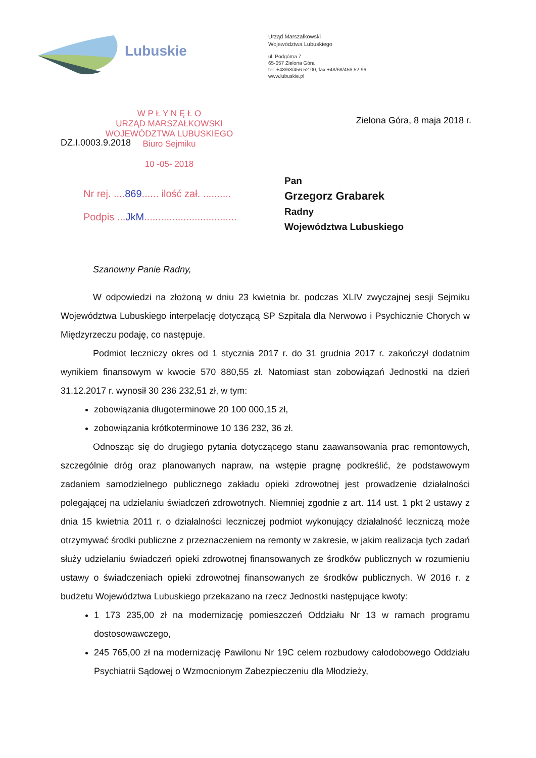Lubuskie
Urząd Marszałkowski
Województwa Lubuskiego
ul. Podgórna 7
65-057 Zielona Góra
tel. +48/68/456 52 00, fax +48/68/456 52 96
www.lubuskie.pl
W P Ł Y N Ę Ł O
URZĄD MARSZAŁKOWSKI
WOJEWÓDZTWA LUBUSKIEGO
Biuro Sejmiku
10 -05- 2018
Zielona Góra, 8 maja 2018 r.
DZ.I.0003.9.2018
Nr rej. ....869...... ilość zał. ..........
Podpis ...JkM.................................
Pan
Grzegorz Grabarek
Radny
Województwa Lubuskiego
Szanowny Panie Radny,
W odpowiedzi na złożoną w dniu 23 kwietnia br. podczas XLIV zwyczajnej sesji Sejmiku Województwa Lubuskiego interpelację dotyczącą SP Szpitala dla Nerwowo i Psychicznie Chorych w Międzyrzeczu podaję, co następuje.
Podmiot leczniczy okres od 1 stycznia 2017 r. do 31 grudnia 2017 r. zakończył dodatnim wynikiem finansowym w kwocie 570 880,55 zł. Natomiast stan zobowiązań Jednostki na dzień 31.12.2017 r. wynosił 30 236 232,51 zł, w tym:
zobowiązania długoterminowe 20 100 000,15 zł,
zobowiązania krótkoterminowe 10 136 232, 36 zł.
Odnosząc się do drugiego pytania dotyczącego stanu zaawansowania prac remontowych, szczególnie dróg oraz planowanych napraw, na wstępie pragnę podkreślić, że podstawowym zadaniem samodzielnego publicznego zakładu opieki zdrowotnej jest prowadzenie działalności polegającej na udzielaniu świadczeń zdrowotnych. Niemniej zgodnie z art. 114 ust. 1 pkt 2 ustawy z dnia 15 kwietnia 2011 r. o działalności leczniczej podmiot wykonujący działalność leczniczą może otrzymywać środki publiczne z przeznaczeniem na remonty w zakresie, w jakim realizacja tych zadań służy udzielaniu świadczeń opieki zdrowotnej finansowanych ze środków publicznych w rozumieniu ustawy o świadczeniach opieki zdrowotnej finansowanych ze środków publicznych. W 2016 r. z budżetu Województwa Lubuskiego przekazano na rzecz Jednostki następujące kwoty:
1 173 235,00 zł na modernizację pomieszczeń Oddziału Nr 13 w ramach programu dostosowawczego,
245 765,00 zł na modernizację Pawilonu Nr 19C celem rozbudowy całodobowego Oddziału Psychiatrii Sądowej o Wzmocnionym Zabezpieczeniu dla Młodzieży,